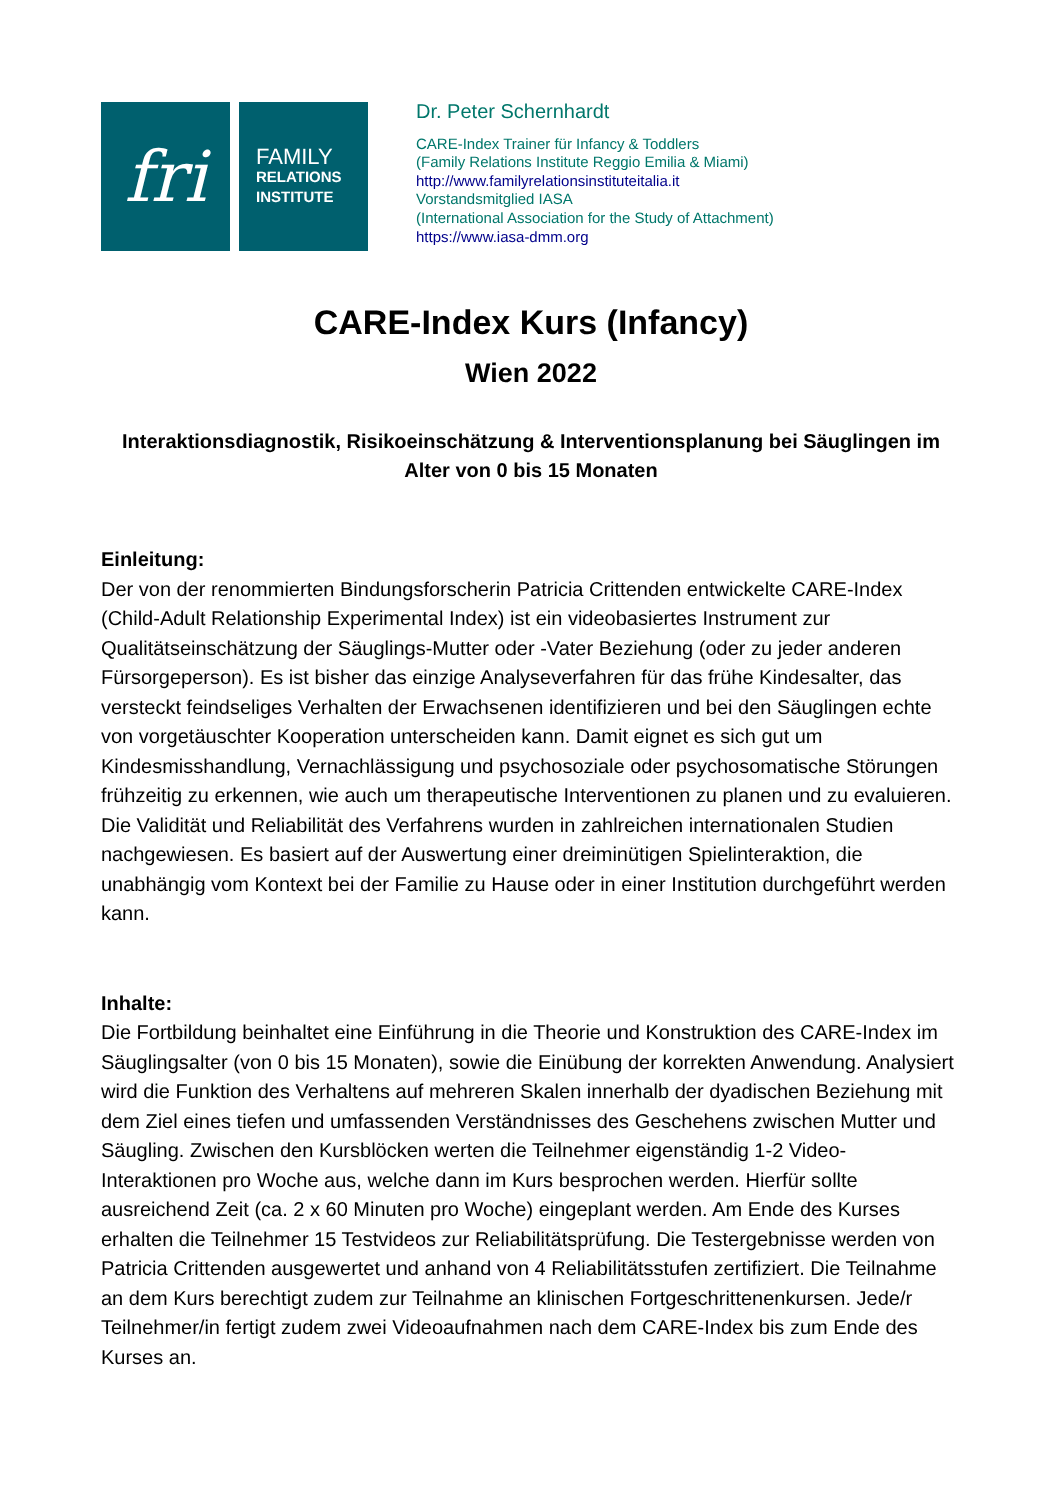fri
FAMILY
RELATIONS
INSTITUTE
Dr. Peter Schernhardt
CARE-Index Trainer für Infancy & Toddlers
(Family Relations Institute Reggio Emilia & Miami)
http://www.familyrelationsinstituteitalia.it
Vorstandsmitglied IASA
(International Association for the Study of Attachment)
https://www.iasa-dmm.org
CARE-Index Kurs (Infancy)
Wien 2022
Interaktionsdiagnostik, Risikoeinschätzung & Interventionsplanung bei Säuglingen im Alter von 0 bis 15 Monaten
Einleitung:
Der von der renommierten Bindungsforscherin Patricia Crittenden entwickelte CARE-Index (Child-Adult Relationship Experimental Index) ist ein videobasiertes Instrument zur Qualitätseinschätzung der Säuglings-Mutter oder -Vater Beziehung (oder zu jeder anderen Fürsorgeperson). Es ist bisher das einzige Analyseverfahren für das frühe Kindesalter, das versteckt feindseliges Verhalten der Erwachsenen identifizieren und bei den Säuglingen echte von vorgetäuschter Kooperation unterscheiden kann. Damit eignet es sich gut um Kindesmisshandlung, Vernachlässigung und psychosoziale oder psychosomatische Störungen frühzeitig zu erkennen, wie auch um therapeutische Interventionen zu planen und zu evaluieren. Die Validität und Reliabilität des Verfahrens wurden in zahlreichen internationalen Studien nachgewiesen. Es basiert auf der Auswertung einer dreiminütigen Spielinteraktion, die unabhängig vom Kontext bei der Familie zu Hause oder in einer Institution durchgeführt werden kann.
Inhalte:
Die Fortbildung beinhaltet eine Einführung in die Theorie und Konstruktion des CARE-Index im Säuglingsalter (von 0 bis 15 Monaten), sowie die Einübung der korrekten Anwendung. Analysiert wird die Funktion des Verhaltens auf mehreren Skalen innerhalb der dyadischen Beziehung mit dem Ziel eines tiefen und umfassenden Verständnisses des Geschehens zwischen Mutter und Säugling. Zwischen den Kursblöcken werten die Teilnehmer eigenständig 1-2 Video-Interaktionen pro Woche aus, welche dann im Kurs besprochen werden. Hierfür sollte ausreichend Zeit (ca. 2 x 60 Minuten pro Woche) eingeplant werden. Am Ende des Kurses erhalten die Teilnehmer 15 Testvideos zur Reliabilitätsprüfung. Die Testergebnisse werden von Patricia Crittenden ausgewertet und anhand von 4 Reliabilitätsstufen zertifiziert. Die Teilnahme an dem Kurs berechtigt zudem zur Teilnahme an klinischen Fortgeschrittenenkursen. Jede/r Teilnehmer/in fertigt zudem zwei Videoaufnahmen nach dem CARE-Index bis zum Ende des Kurses an.